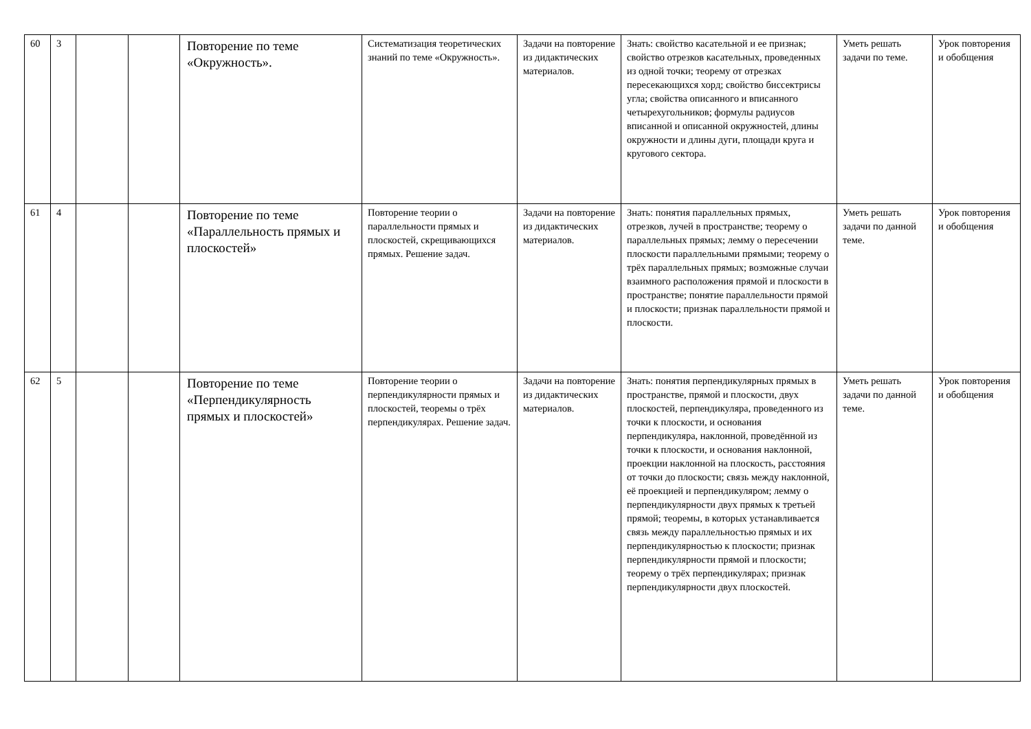| 60 | 3 | | | Повторение по теме «Окружность». | Систематизация теоретических знаний по теме «Окружность». | Задачи на повторение из дидактических материалов. | Знать: свойство касательной и ее признак; свойство отрезков касательных, проведенных из одной точки; теорему от отрезках пересекающихся хорд; свойство биссектрисы угла; свойства описанного и вписанного четырехугольников; формулы радиусов вписанной и описанной окружностей, длины окружности и длины дуги, площади круга и кругового сектора. | Уметь решать задачи по теме. | Урок повторения и обобщения |
| 61 | 4 | | | Повторение по теме «Параллельность прямых и плоскостей» | Повторение теории о параллельности прямых и плоскостей, скрещивающихся прямых. Решение задач. | Задачи на повторение из дидактических материалов. | Знать: понятия параллельных прямых, отрезков, лучей в пространстве; теорему о параллельных прямых; лемму о пересечении плоскости параллельными прямыми; теорему о трёх параллельных прямых; возможные случаи взаимного расположения прямой и плоскости в пространстве; понятие параллельности прямой и плоскости; признак параллельности прямой и плоскости. | Уметь решать задачи по данной теме. | Урок повторения и обобщения |
| 62 | 5 | | | Повторение по теме «Перпендикулярность прямых и плоскостей» | Повторение теории о перпендикулярности прямых и плоскостей, теоремы о трёх перпендикулярах. Решение задач. | Задачи на повторение из дидактических материалов. | Знать: понятия перпендикулярных прямых в пространстве, прямой и плоскости, двух плоскостей, перпендикуляра, проведенного из точки к плоскости, и основания перпендикуляра, наклонной, проведённой из точки к плоскости, и основания наклонной, проекции наклонной на плоскость, расстояния от точки до плоскости; связь между наклонной, её проекцией и перпендикуляром; лемму о перпендикулярности двух прямых к третьей прямой; теоремы, в которых устанавливается связь между параллельностью прямых и их перпендикулярностью к плоскости; признак перпендикулярности прямой и плоскости; теорему о трёх перпендикулярах; признак перпендикулярности двух плоскостей. | Уметь решать задачи по данной теме. | Урок повторения и обобщения |